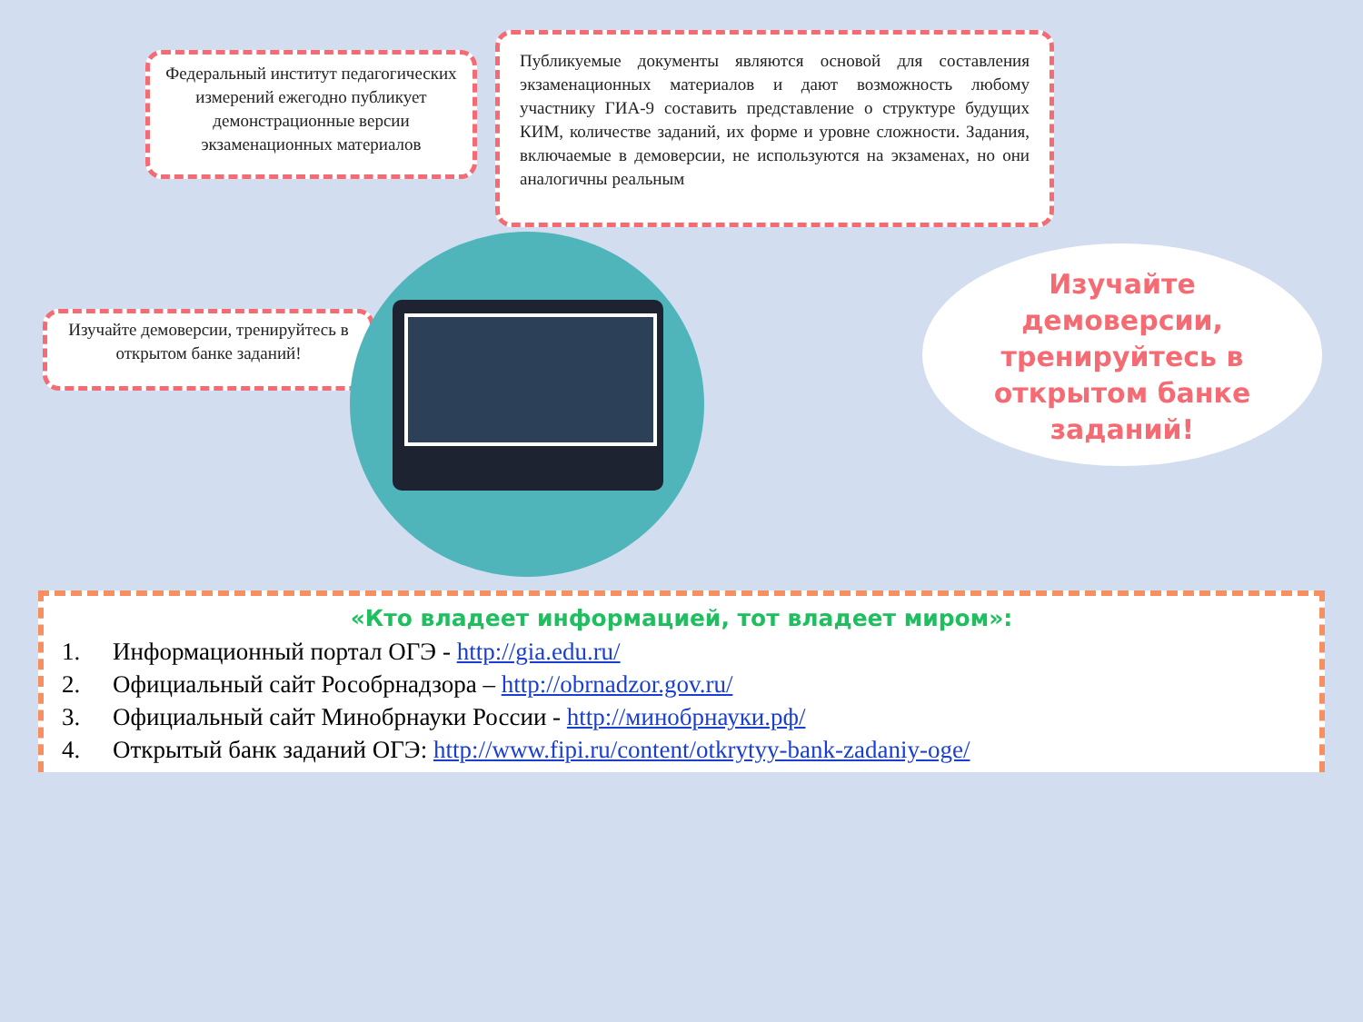Федеральный институт педагогических измерений ежегодно публикует демонстрационные версии экзаменационных материалов
Публикуемые документы являются основой для составления экзаменационных материалов и дают возможность любому участнику ГИА-9 составить представление о структуре будущих КИМ, количестве заданий, их форме и уровне сложности. Задания, включаемые в демоверсии, не используются на экзаменах, но они аналогичны реальным
Изучайте демоверсии, тренируйтесь в открытом банке заданий!
Изучайте
демоверсии,
тренируйтесь в
открытом банке
заданий!
«Кто владеет информацией, тот владеет миром»:
1. Информационный портал ОГЭ - http://gia.edu.ru/
2. Официальный сайт Рособрнадзора – http://obrnadzor.gov.ru/
3. Официальный сайт Минобрнауки России - http://минобрнауки.рф/
4. Открытый банк заданий ОГЭ: http://www.fipi.ru/content/otkrytyy-bank-zadaniy-oge/